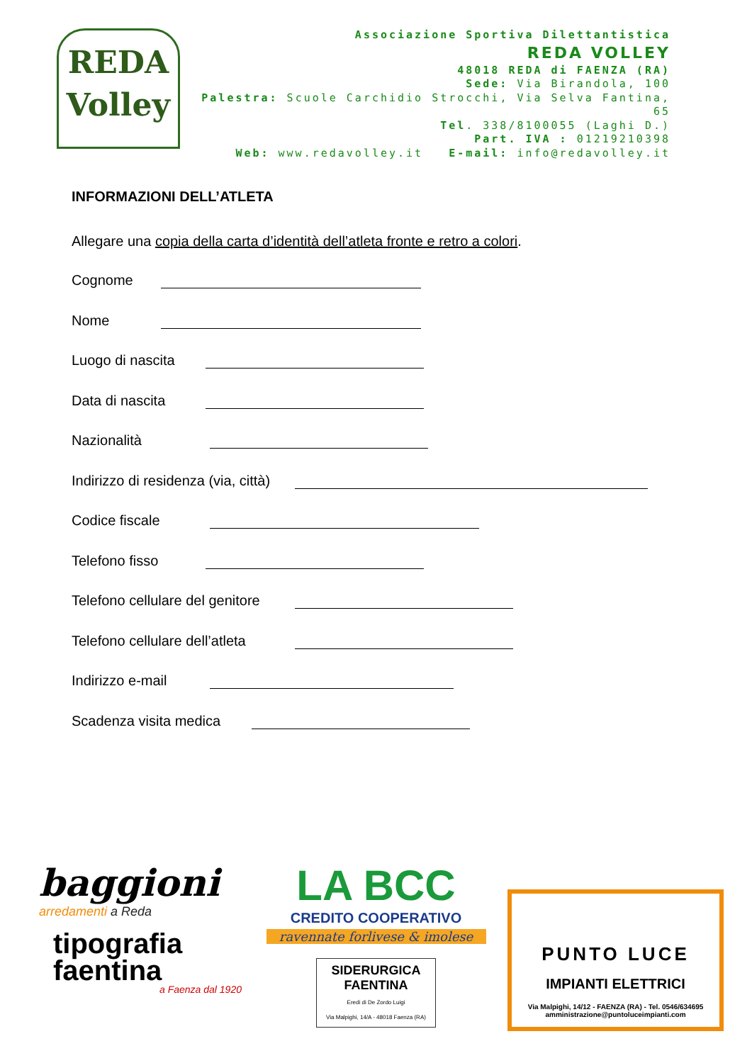REDA
Volley
Associazione Sportiva Dilettantistica
REDA VOLLEY
48018 REDA di FAENZA (RA)
Sede: Via Birandola, 100
Palestra: Scuole Carchidio Strocchi, Via Selva Fantina, 65
Tel. 338/8100055 (Laghi D.)
Part. IVA : 01219210398
Web: www.redavolley.it E-mail: info@redavolley.it
INFORMAZIONI DELL’ATLETA
Allegare una copia della carta d’identità dell’atleta fronte e retro a colori.
Cognome
Nome
Luogo di nascita
Data di nascita
Nazionalità
Indirizzo di residenza (via, città)
Codice fiscale
Telefono fisso
Telefono cellulare del genitore
Telefono cellulare dell’atleta
Indirizzo e-mail
Scadenza visita medica
baggioni
arredamenti a Reda
tipografia
faentina
a Faenza dal 1920
LA BCC
CREDITO COOPERATIVO
ravennate forlivese & imolese
SIDERURGICA
FAENTINA
Eredi di De Zordo Luigi
Via Malpighi, 14/A - 48018 Faenza (RA)
PUNTO LUCE
IMPIANTI ELETTRICI
Via Malpighi, 14/12 - FAENZA (RA) - Tel. 0546/634695
amministrazione@puntoluceimpianti.com